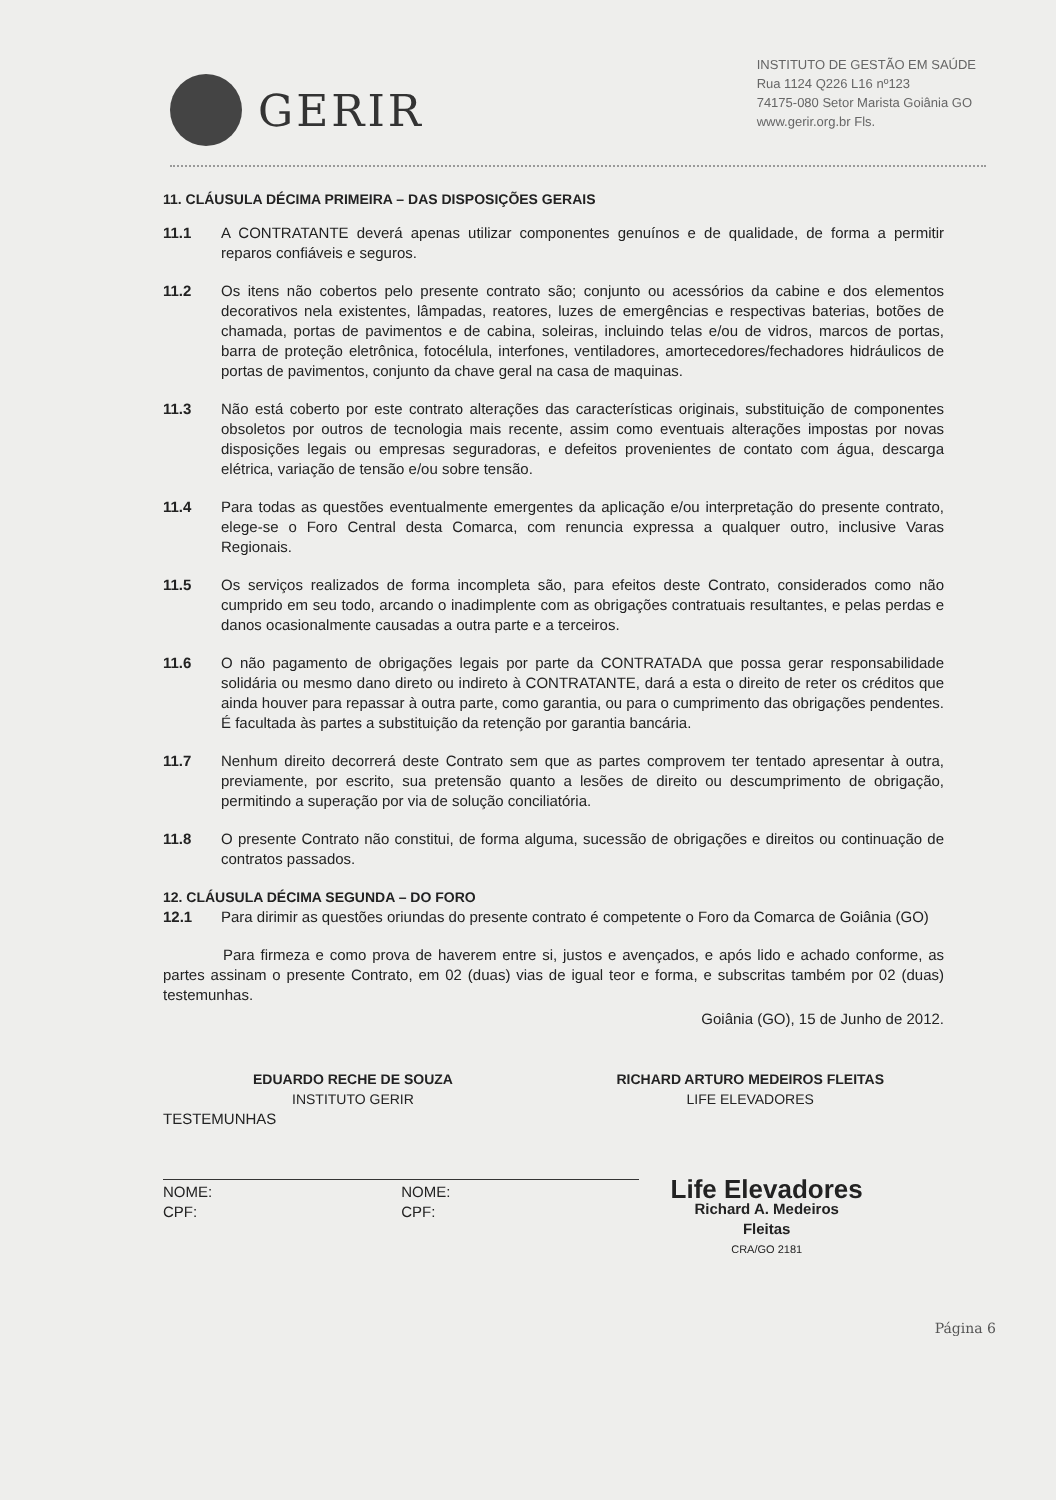GERIR
INSTITUTO DE GESTÃO EM SAÚDE
Rua 1124 Q226 L16 nº123
74175-080 Setor Marista Goiânia GO
www.gerir.org.br Fls.
11. CLÁUSULA DÉCIMA PRIMEIRA – DAS DISPOSIÇÕES GERAIS
11.1 A CONTRATANTE deverá apenas utilizar componentes genuínos e de qualidade, de forma a permitir reparos confiáveis e seguros.
11.2 Os itens não cobertos pelo presente contrato são; conjunto ou acessórios da cabine e dos elementos decorativos nela existentes, lâmpadas, reatores, luzes de emergências e respectivas baterias, botões de chamada, portas de pavimentos e de cabina, soleiras, incluindo telas e/ou de vidros, marcos de portas, barra de proteção eletrônica, fotocélula, interfones, ventiladores, amortecedores/fechadores hidráulicos de portas de pavimentos, conjunto da chave geral na casa de maquinas.
11.3 Não está coberto por este contrato alterações das características originais, substituição de componentes obsoletos por outros de tecnologia mais recente, assim como eventuais alterações impostas por novas disposições legais ou empresas seguradoras, e defeitos provenientes de contato com água, descarga elétrica, variação de tensão e/ou sobre tensão.
11.4 Para todas as questões eventualmente emergentes da aplicação e/ou interpretação do presente contrato, elege-se o Foro Central desta Comarca, com renuncia expressa a qualquer outro, inclusive Varas Regionais.
11.5 Os serviços realizados de forma incompleta são, para efeitos deste Contrato, considerados como não cumprido em seu todo, arcando o inadimplente com as obrigações contratuais resultantes, e pelas perdas e danos ocasionalmente causadas a outra parte e a terceiros.
11.6 O não pagamento de obrigações legais por parte da CONTRATADA que possa gerar responsabilidade solidária ou mesmo dano direto ou indireto à CONTRATANTE, dará a esta o direito de reter os créditos que ainda houver para repassar à outra parte, como garantia, ou para o cumprimento das obrigações pendentes. É facultada às partes a substituição da retenção por garantia bancária.
11.7 Nenhum direito decorrerá deste Contrato sem que as partes comprovem ter tentado apresentar à outra, previamente, por escrito, sua pretensão quanto a lesões de direito ou descumprimento de obrigação, permitindo a superação por via de solução conciliatória.
11.8 O presente Contrato não constitui, de forma alguma, sucessão de obrigações e direitos ou continuação de contratos passados.
12. CLÁUSULA DÉCIMA SEGUNDA – DO FORO
12.1 Para dirimir as questões oriundas do presente contrato é competente o Foro da Comarca de Goiânia (GO)
Para firmeza e como prova de haverem entre si, justos e avençados, e após lido e achado conforme, as partes assinam o presente Contrato, em 02 (duas) vias de igual teor e forma, e subscritas também por 02 (duas) testemunhas.
Goiânia (GO), 15 de Junho de 2012.
EDUARDO RECHE DE SOUZA
INSTITUTO GERIR
RICHARD ARTURO MEDEIROS FLEITAS
LIFE ELEVADORES
TESTEMUNHAS
NOME:
CPF:
NOME:
CPF:
Life Elevadores
Richard A. Medeiros Fleitas
CRA/GO 2181
Página 6